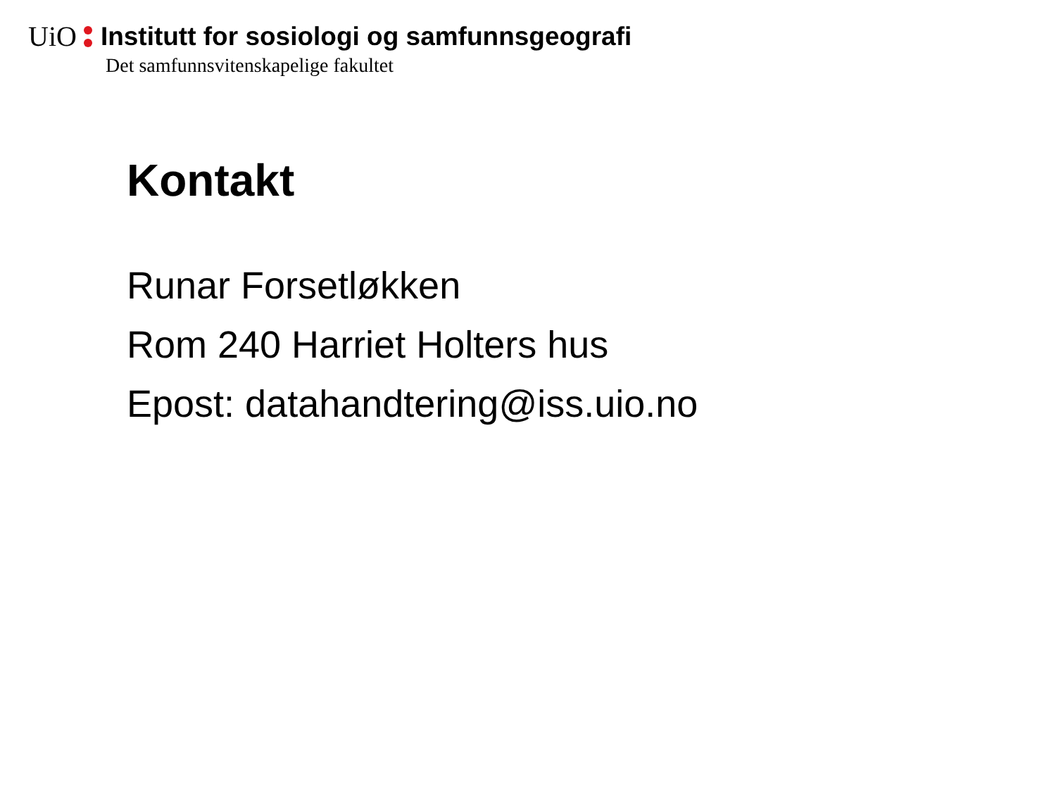UiO Institutt for sosiologi og samfunnsgeografi
Det samfunnsvitenskapelige fakultet
Kontakt
Runar Forsetløkken
Rom 240 Harriet Holters hus
Epost: datahandtering@iss.uio.no